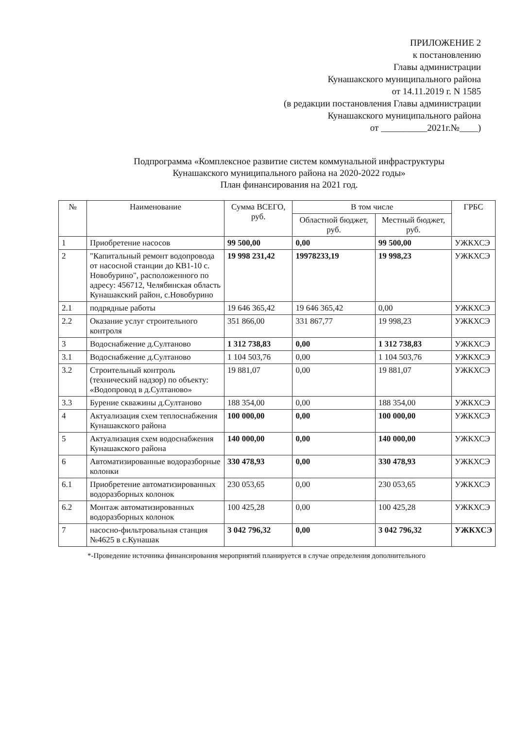ПРИЛОЖЕНИЕ 2
к постановлению
Главы администрации
Кунашакского муниципального района
от 14.11.2019 г. N 1585
(в редакции постановления Главы администрации
Кунашакского муниципального района
от __________2021г.№____)
Подпрограмма «Комплексное развитие систем коммунальной инфраструктуры
Кунашакского муниципального района на 2020-2022 годы»
План финансирования на 2021 год.
| № | Наименование | Сумма ВСЕГО, руб. | В том числе | | ГРБС |
| --- | --- | --- | --- | --- | --- |
| | | | Областной бюджет, руб. | Местный бюджет, руб. | |
| 1 | Приобретение насосов | 99 500,00 | 0,00 | 99 500,00 | УЖКХСЭ |
| 2 | "Капитальный ремонт водопровода от насосной станции до КВ1-10 с. Новобурино", расположенного по адресу: 456712, Челябинская область Кунашакский район, с.Новобурино | 19 998 231,42 | 19978233,19 | 19 998,23 | УЖКХСЭ |
| 2.1 | подрядные работы | 19 646 365,42 | 19 646 365,42 | 0,00 | УЖКХСЭ |
| 2.2 | Оказание услуг строительного контроля | 351 866,00 | 331 867,77 | 19 998,23 | УЖКХСЭ |
| 3 | Водоснабжение д.Султаново | 1 312 738,83 | 0,00 | 1 312 738,83 | УЖКХСЭ |
| 3.1 | Водоснабжение д.Султаново | 1 104 503,76 | 0,00 | 1 104 503,76 | УЖКХСЭ |
| 3.2 | Строительный контроль (технический надзор) по объекту: «Водопровод в д.Султаново» | 19 881,07 | 0,00 | 19 881,07 | УЖКХСЭ |
| 3.3 | Бурение скважины д.Султаново | 188 354,00 | 0,00 | 188 354,00 | УЖКХСЭ |
| 4 | Актуализация схем теплоснабжения Кунашакского района | 100 000,00 | 0,00 | 100 000,00 | УЖКХСЭ |
| 5 | Актуализация схем водоснабжения Кунашакского района | 140 000,00 | 0,00 | 140 000,00 | УЖКХСЭ |
| 6 | Автоматизированные водоразборные колонки | 330 478,93 | 0,00 | 330 478,93 | УЖКХСЭ |
| 6.1 | Приобретение автоматизированных водоразборных колонок | 230 053,65 | 0,00 | 230 053,65 | УЖКХСЭ |
| 6.2 | Монтаж автоматизированных водоразборных колонок | 100 425,28 | 0,00 | 100 425,28 | УЖКХСЭ |
| 7 | насосно-фильтровальная станция №4625 в с.Кунашак | 3 042 796,32 | 0,00 | 3 042 796,32 | УЖКХСЭ |
*-Проведение источника финансирования мероприятий планируется в случае определения дополнительного